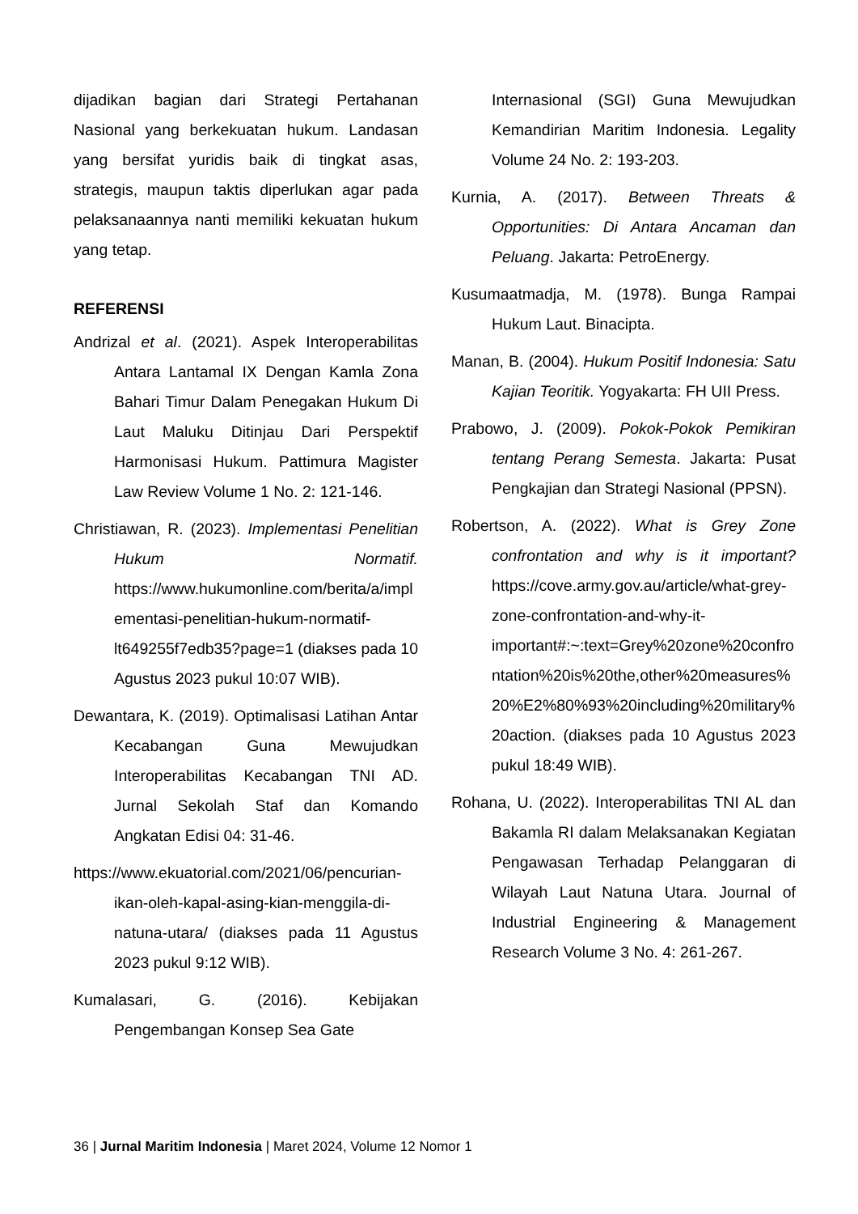dijadikan bagian dari Strategi Pertahanan Nasional yang berkekuatan hukum. Landasan yang bersifat yuridis baik di tingkat asas, strategis, maupun taktis diperlukan agar pada pelaksanaannya nanti memiliki kekuatan hukum yang tetap.
REFERENSI
Andrizal et al. (2021). Aspek Interoperabilitas Antara Lantamal IX Dengan Kamla Zona Bahari Timur Dalam Penegakan Hukum Di Laut Maluku Ditinjau Dari Perspektif Harmonisasi Hukum. Pattimura Magister Law Review Volume 1 No. 2: 121-146.
Christiawan, R. (2023). Implementasi Penelitian Hukum Normatif. https://www.hukumonline.com/berita/a/implementasi-penelitian-hukum-normatif-lt649255f7edb35?page=1 (diakses pada 10 Agustus 2023 pukul 10:07 WIB).
Dewantara, K. (2019). Optimalisasi Latihan Antar Kecabangan Guna Mewujudkan Interoperabilitas Kecabangan TNI AD. Jurnal Sekolah Staf dan Komando Angkatan Edisi 04: 31-46.
https://www.ekuatorial.com/2021/06/pencurian-ikan-oleh-kapal-asing-kian-menggila-di-natuna-utara/ (diakses pada 11 Agustus 2023 pukul 9:12 WIB).
Kumalasari, G. (2016). Kebijakan Pengembangan Konsep Sea Gate
Internasional (SGI) Guna Mewujudkan Kemandirian Maritim Indonesia. Legality Volume 24 No. 2: 193-203.
Kurnia, A. (2017). Between Threats & Opportunities: Di Antara Ancaman dan Peluang. Jakarta: PetroEnergy.
Kusumaatmadja, M. (1978). Bunga Rampai Hukum Laut. Binacipta.
Manan, B. (2004). Hukum Positif Indonesia: Satu Kajian Teoritik. Yogyakarta: FH UII Press.
Prabowo, J. (2009). Pokok-Pokok Pemikiran tentang Perang Semesta. Jakarta: Pusat Pengkajian dan Strategi Nasional (PPSN).
Robertson, A. (2022). What is Grey Zone confrontation and why is it important? https://cove.army.gov.au/article/what-grey-zone-confrontation-and-why-it-important#:~:text=Grey%20zone%20confrontation%20is%20the,other%20measures%20%E2%80%93%20including%20military%20action. (diakses pada 10 Agustus 2023 pukul 18:49 WIB).
Rohana, U. (2022). Interoperabilitas TNI AL dan Bakamla RI dalam Melaksanakan Kegiatan Pengawasan Terhadap Pelanggaran di Wilayah Laut Natuna Utara. Journal of Industrial Engineering & Management Research Volume 3 No. 4: 261-267.
36 | Jurnal Maritim Indonesia | Maret 2024, Volume 12 Nomor 1